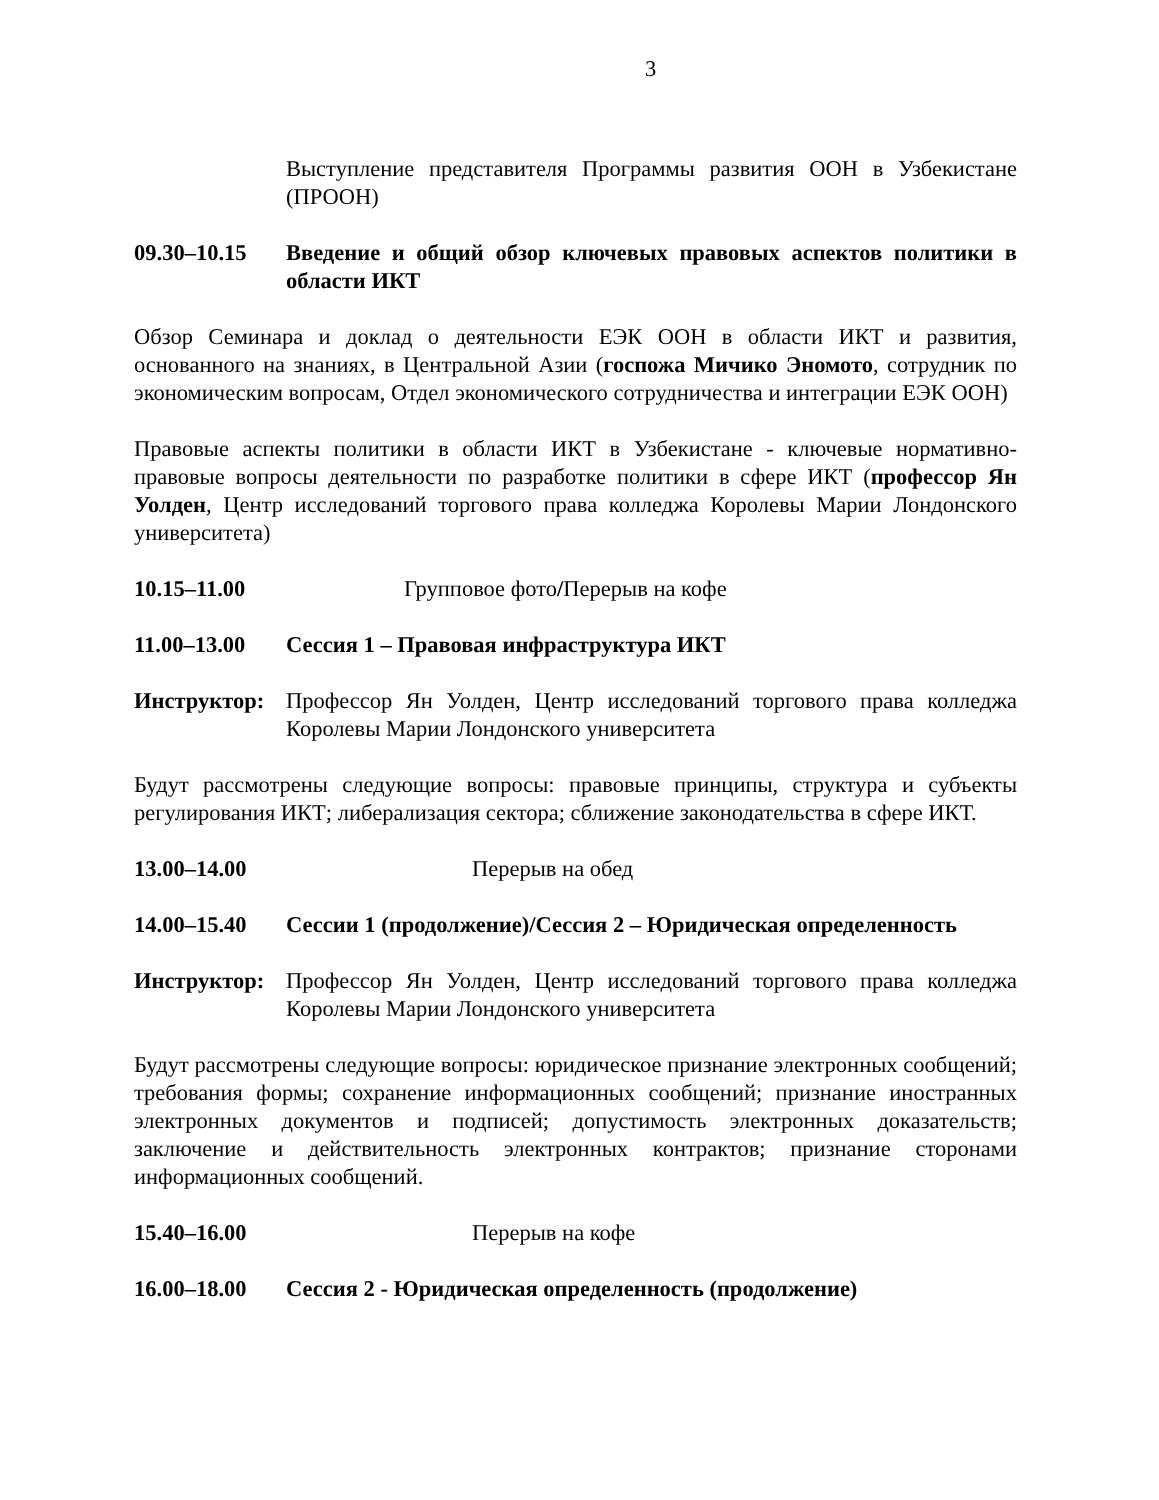3
Выступление представителя Программы развития ООН в Узбекистане (ПРООН)
09.30–10.15 Введение и общий обзор ключевых правовых аспектов политики в области ИКТ
Обзор Семинара и доклад о деятельности ЕЭК ООН в области ИКТ и развития, основанного на знаниях, в Центральной Азии (госпожа Мичико Эномото, сотрудник по экономическим вопросам, Отдел экономического сотрудничества и интеграции ЕЭК ООН)
Правовые аспекты политики в области ИКТ в Узбекистане - ключевые нормативно-правовые вопросы деятельности по разработке политики в сфере ИКТ (профессор Ян Уолден, Центр исследований торгового права колледжа Королевы Марии Лондонского университета)
10.15–11.00 Групповое фото/Перерыв на кофе
11.00–13.00 Сессия 1 – Правовая инфраструктура ИКТ
Инструктор: Профессор Ян Уолден, Центр исследований торгового права колледжа Королевы Марии Лондонского университета
Будут рассмотрены следующие вопросы: правовые принципы, структура и субъекты регулирования ИКТ; либерализация сектора; сближение законодательства в сфере ИКТ.
13.00–14.00 Перерыв на обед
14.00–15.40 Сессии 1 (продолжение)/Сессия 2 – Юридическая определенность
Инструктор: Профессор Ян Уолден, Центр исследований торгового права колледжа Королевы Марии Лондонского университета
Будут рассмотрены следующие вопросы: юридическое признание электронных сообщений; требования формы; сохранение информационных сообщений; признание иностранных электронных документов и подписей; допустимость электронных доказательств; заключение и действительность электронных контрактов; признание сторонами информационных сообщений.
15.40–16.00 Перерыв на кофе
16.00–18.00 Сессия 2 - Юридическая определенность (продолжение)